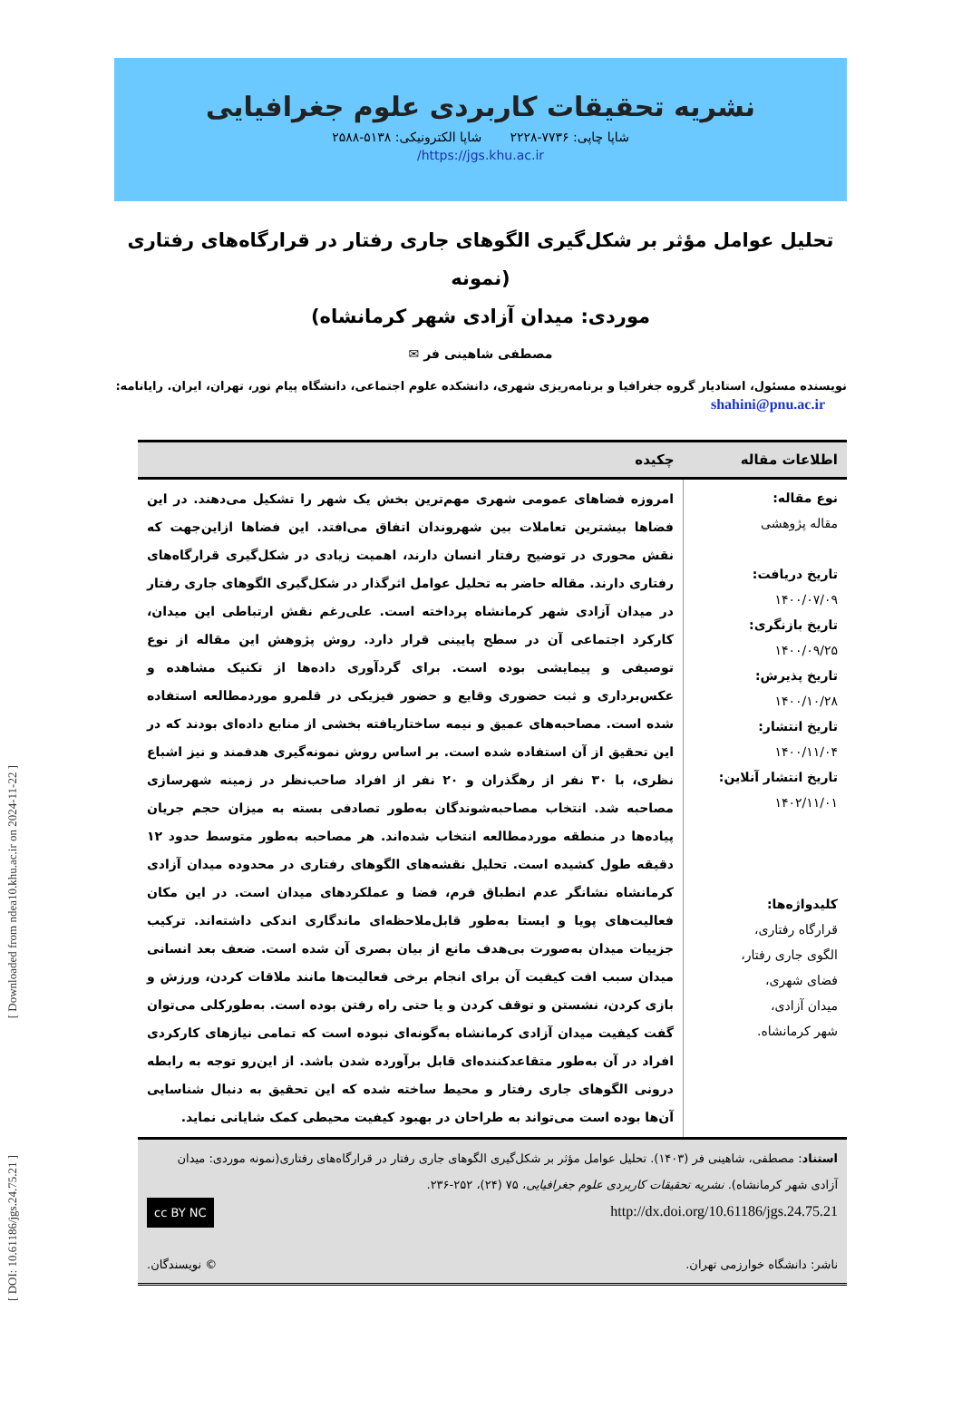[ Downloaded from ndea10.khu.ac.ir on 2024-11-22 ]
[ DOI: 10.61186/jgs.24.75.21 ]
نشریه تحقیقات کاربردی علوم جغرافیایی
شاپا چاپی: ۷۷۳۶-۲۲۲۸ شاپا الکترونیکی: ۵۱۳۸-۲۵۸۸
https://jgs.khu.ac.ir/
تحلیل عوامل مؤثر بر شکل‌گیری الگوهای جاری رفتار در قرارگاه‌های رفتاری (نمونه
موردی: میدان آزادی شهر کرمانشاه)
مصطفی شاهینی فر ✉
نویسنده مسئول، استادیار گروه جغرافیا و برنامه‌ریزی شهری، دانشکده علوم اجتماعی، دانشگاه پیام نور، تهران، ایران. رایانامه:
shahini@pnu.ac.ir
| اطلاعات مقاله | چکیده |
| --- | --- |
| نوع مقاله: مقاله پژوهشی تاریخ دریافت: ۱۴۰۰/۰۷/۰۹ تاریخ بازنگری: ۱۴۰۰/۰۹/۲۵ تاریخ پذیرش: ۱۴۰۰/۱۰/۲۸ تاریخ انتشار: ۱۴۰۰/۱۱/۰۴ تاریخ انتشار آنلاین: ۱۴۰۲/۱۱/۰۱ کلیدواژه‌ها: قرارگاه رفتاری، الگوی جاری رفتار، فضای شهری، میدان آزادی، شهر کرمانشاه. | امروزه فضاهای عمومی شهری مهم‌ترین بخش یک شهر را تشکیل می‌دهند. در این فضاها بیشترین تعاملات بین شهروندان اتفاق می‌افتد. این فضاها ازاین‌جهت که نقش محوری در توضیح رفتار انسان دارند، اهمیت زیادی در شکل‌گیری قرارگاه‌های رفتاری دارند. مقاله حاضر به تحلیل عوامل اثرگذار در شکل‌گیری الگوهای جاری رفتار در میدان آزادی شهر کرمانشاه پرداخته است. علی‌رغم نقش ارتباطی این میدان، کارکرد اجتماعی آن در سطح پایینی قرار دارد. روش پژوهش این مقاله از نوع توصیفی و پیمایشی بوده است. برای گردآوری داده‌ها از تکنیک مشاهده و عکس‌برداری و ثبت حضوری وقایع و حضور فیزیکی در قلمرو موردمطالعه استفاده شده است. مصاحبه‌های عمیق و نیمه ساختاریافته بخشی از منابع داده‌ای بودند که در این تحقیق از آن استفاده شده است. بر اساس روش نمونه‌گیری هدفمند و نیز اشباع نظری، با ۳۰ نفر از رهگذران و ۲۰ نفر از افراد صاحب‌نظر در زمینه شهرسازی مصاحبه شد. انتخاب مصاحبه‌شوندگان به‌طور تصادفی بسته به میزان حجم جریان پیاده‌ها در منطقه موردمطالعه انتخاب شده‌اند. هر مصاحبه به‌طور متوسط حدود ۱۲ دقیقه طول کشیده است. تحلیل نقشه‌های الگوهای رفتاری در محدوده میدان آزادی کرمانشاه نشانگر عدم انطباق فرم، فضا و عملکردهای میدان است. در این مکان فعالیت‌های پویا و ایستا به‌طور قابل‌ملاحظه‌ای ماندگاری اندکی داشته‌اند. ترکیب جزییات میدان به‌صورت بی‌هدف مانع از بیان بصری آن شده است. ضعف بعد انسانی میدان سبب افت کیفیت آن برای انجام برخی فعالیت‌ها مانند ملاقات کردن، ورزش و بازی کردن، نشستن و توقف کردن و یا حتی راه رفتن بوده است. به‌طورکلی می‌توان گفت کیفیت میدان آزادی کرمانشاه به‌گونه‌ای نبوده است که تمامی نیازهای کارکردی افراد در آن به‌طور متقاعدکننده‌ای قابل برآورده شدن باشد. از این‌رو توجه به رابطه درونی الگوهای جاری رفتار و محیط ساخته شده که این تحقیق به دنبال شناسایی آن‌ها بوده است می‌تواند به طراحان در بهبود کیفیت محیطی کمک شایانی نماید. |
| استناد : مصطفی، شاهینی فر (۱۴۰۳). تحلیل عوامل مؤثر بر شکل‌گیری الگوهای جاری رفتار در قرارگاه‌های رفتاری(نمونه موردی: میدان آزادی شهر کرمانشاه). نشریه تحقیقات کاربردی علوم جغرافیایی ، ۷۵ (۲۴)، ۲۵۲-۲۳۶. http://dx.doi.org/10.61186/jgs.24.75.21 cc BY NC ناشر: دانشگاه خوارزمی تهران. © نویسندگان. | |